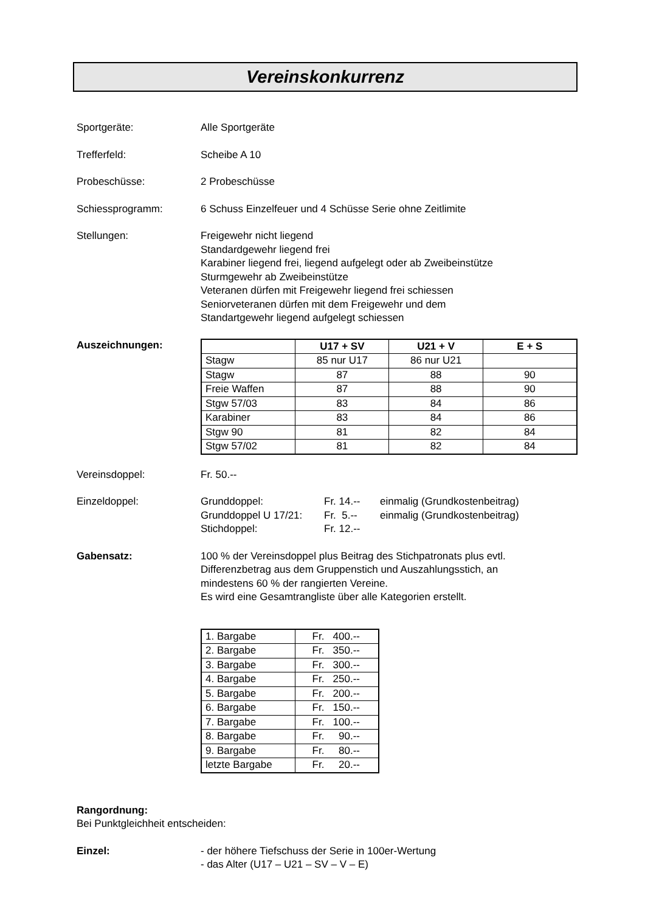Vereinskonkurrenz
Sportgeräte: Alle Sportgeräte
Trefferfeld: Scheibe A 10
Probeschüsse: 2 Probeschüsse
Schiessprogramm: 6 Schuss Einzelfeuer und 4 Schüsse Serie ohne Zeitlimite
Stellungen: Freigewehr nicht liegend
Standardgewehr liegend frei
Karabiner liegend frei, liegend aufgelegt oder ab Zweibeinstütze
Sturmgewehr ab Zweibeinstütze
Veteranen dürfen mit Freigewehr liegend frei schiessen
Seniorveteranen dürfen mit dem Freigewehr und dem
Standartgewehr liegend aufgelegt schiessen
Auszeichnungen:
| | U17 + SV | U21 + V | E + S |
| --- | --- | --- | --- |
| Stagw | 85 nur U17 | 86 nur U21 | |
| Stagw | 87 | 88 | 90 |
| Freie Waffen | 87 | 88 | 90 |
| Stgw 57/03 | 83 | 84 | 86 |
| Karabiner | 83 | 84 | 86 |
| Stgw 90 | 81 | 82 | 84 |
| Stgw 57/02 | 81 | 82 | 84 |
Vereinsdoppel: Fr. 50.--
Einzeldoppel: Grunddoppel: Fr. 14.-- einmalig (Grundkostenbeitrag)
Grunddoppel U 17/21: Fr. 5.-- einmalig (Grundkostenbeitrag)
Stichdoppel: Fr. 12.--
Gabensatz: 100 % der Vereinsdoppel plus Beitrag des Stichpatronats plus evtl.
Differenzbetrag aus dem Gruppenstich und Auszahlungsstich, an
mindestens 60 % der rangierten Vereine.
Es wird eine Gesamtrangliste über alle Kategorien erstellt.
| 1. Bargabe | Fr. 400.-- |
| 2. Bargabe | Fr. 350.-- |
| 3. Bargabe | Fr. 300.-- |
| 4. Bargabe | Fr. 250.-- |
| 5. Bargabe | Fr. 200.-- |
| 6. Bargabe | Fr. 150.-- |
| 7. Bargabe | Fr. 100.-- |
| 8. Bargabe | Fr. 90.-- |
| 9. Bargabe | Fr. 80.-- |
| letzte Bargabe | Fr. 20.-- |
Rangordnung:
Bei Punktgleichheit entscheiden:
Einzel: - der höhere Tiefschuss der Serie in 100er-Wertung
- das Alter (U17 – U21 – SV – V – E)